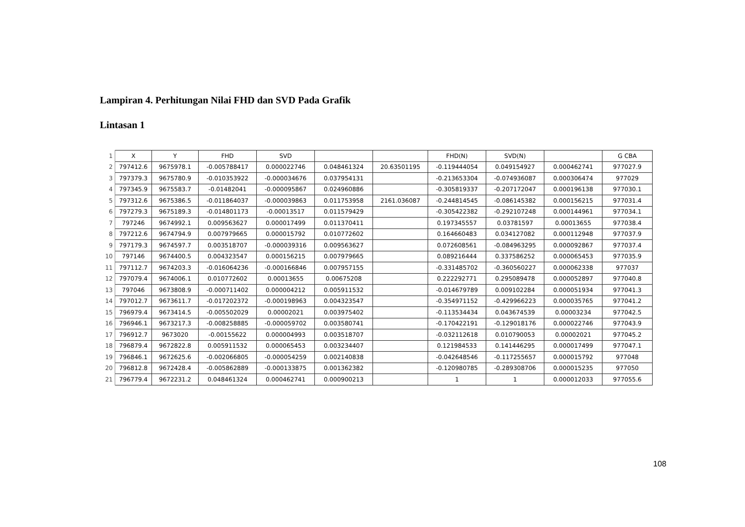Lampiran 4. Perhitungan Nilai FHD dan SVD Pada Grafik
Lintasan 1
| 1 | X | Y | FHD | SVD | | | FHD(N) | SVD(N) | | G CBA |
| --- | --- | --- | --- | --- | --- | --- | --- | --- | --- | --- |
| 2 | 797412.6 | 9675978.1 | -0.005788417 | 0.000022746 | 0.048461324 | 20.63501195 | -0.119444054 | 0.049154927 | 0.000462741 | 977027.9 |
| 3 | 797379.3 | 9675780.9 | -0.010353922 | -0.000034676 | 0.037954131 | | -0.213653304 | -0.074936087 | 0.000306474 | 977029 |
| 4 | 797345.9 | 9675583.7 | -0.01482041 | -0.000095867 | 0.024960886 | | -0.305819337 | -0.207172047 | 0.000196138 | 977030.1 |
| 5 | 797312.6 | 9675386.5 | -0.011864037 | -0.000039863 | 0.011753958 | 2161.036087 | -0.244814545 | -0.086145382 | 0.000156215 | 977031.4 |
| 6 | 797279.3 | 9675189.3 | -0.014801173 | -0.00013517 | 0.011579429 | | -0.305422382 | -0.292107248 | 0.000144961 | 977034.1 |
| 7 | 797246 | 9674992.1 | 0.009563627 | 0.000017499 | 0.011370411 | | 0.197345557 | 0.03781597 | 0.00013655 | 977038.4 |
| 8 | 797212.6 | 9674794.9 | 0.007979665 | 0.000015792 | 0.010772602 | | 0.164660483 | 0.034127082 | 0.000112948 | 977037.9 |
| 9 | 797179.3 | 9674597.7 | 0.003518707 | -0.000039316 | 0.009563627 | | 0.072608561 | -0.084963295 | 0.000092867 | 977037.4 |
| 10 | 797146 | 9674400.5 | 0.004323547 | 0.000156215 | 0.007979665 | | 0.089216444 | 0.337586252 | 0.000065453 | 977035.9 |
| 11 | 797112.7 | 9674203.3 | -0.016064236 | -0.000166846 | 0.007957155 | | -0.331485702 | -0.360560227 | 0.000062338 | 977037 |
| 12 | 797079.4 | 9674006.1 | 0.010772602 | 0.00013655 | 0.00675208 | | 0.222292771 | 0.295089478 | 0.000052897 | 977040.8 |
| 13 | 797046 | 9673808.9 | -0.000711402 | 0.000004212 | 0.005911532 | | -0.014679789 | 0.009102284 | 0.000051934 | 977041.3 |
| 14 | 797012.7 | 9673611.7 | -0.017202372 | -0.000198963 | 0.004323547 | | -0.354971152 | -0.429966223 | 0.000035765 | 977041.2 |
| 15 | 796979.4 | 9673414.5 | -0.005502029 | 0.00002021 | 0.003975402 | | -0.113534434 | 0.043674539 | 0.00003234 | 977042.5 |
| 16 | 796946.1 | 9673217.3 | -0.008258885 | -0.000059702 | 0.003580741 | | -0.170422191 | -0.129018176 | 0.000022746 | 977043.9 |
| 17 | 796912.7 | 9673020 | -0.00155622 | 0.000004993 | 0.003518707 | | -0.032112618 | 0.010790053 | 0.00002021 | 977045.2 |
| 18 | 796879.4 | 9672822.8 | 0.005911532 | 0.000065453 | 0.003234407 | | 0.121984533 | 0.141446295 | 0.000017499 | 977047.1 |
| 19 | 796846.1 | 9672625.6 | -0.002066805 | -0.000054259 | 0.002140838 | | -0.042648546 | -0.117255657 | 0.000015792 | 977048 |
| 20 | 796812.8 | 9672428.4 | -0.005862889 | -0.000133875 | 0.001362382 | | -0.120980785 | -0.289308706 | 0.000015235 | 977050 |
| 21 | 796779.4 | 9672231.2 | 0.048461324 | 0.000462741 | 0.000900213 | | 1 | 1 | 0.000012033 | 977055.6 |
108